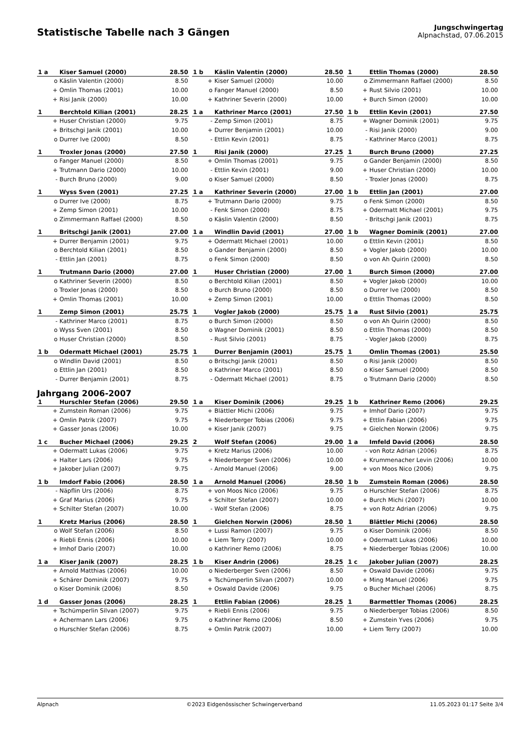Statistische Tabelle nach 3 Gängen
Jungschwingertag
Alpnachstad, 07.06.2015
| 1 a | Kiser Samuel (2000) | 28.50 |
| --- | --- | --- |
| o | Käslin Valentin (2000) | 8.50 |
| + | Omlin Thomas (2001) | 10.00 |
| + | Risi Janik (2000) | 10.00 |
| 1 b | Käslin Valentin (2000) | 28.50 |
| --- | --- | --- |
| + | Kiser Samuel (2000) | 10.00 |
| o | Fanger Manuel (2000) | 8.50 |
| + | Kathriner Severin (2000) | 10.00 |
| 1 | Ettlin Thomas (2000) | 28.50 |
| --- | --- | --- |
| o | Zimmermann Raffael (2000) | 8.50 |
| + | Rust Silvio (2001) | 10.00 |
| + | Burch Simon (2000) | 10.00 |
| 1 | Berchtold Kilian (2001) | 28.25 |
| --- | --- | --- |
| + | Huser Christian (2000) | 9.75 |
| + | Britschgi Janik (2001) | 10.00 |
| o | Durrer Ive (2000) | 8.50 |
| 1 a | Kathriner Marco (2001) | 27.50 |
| --- | --- | --- |
| - | Zemp Simon (2001) | 8.75 |
| + | Durrer Benjamin (2001) | 10.00 |
| - | Ettlin Kevin (2001) | 8.75 |
| 1 b | Ettlin Kevin (2001) | 27.50 |
| --- | --- | --- |
| + | Wagner Dominik (2001) | 9.75 |
| - | Risi Janik (2000) | 9.00 |
| - | Kathriner Marco (2001) | 8.75 |
| 1 | Troxler Jonas (2000) | 27.50 |
| --- | --- | --- |
| o | Fanger Manuel (2000) | 8.50 |
| + | Trutmann Dario (2000) | 10.00 |
| - | Burch Bruno (2000) | 9.00 |
| 1 | Risi Janik (2000) | 27.25 |
| --- | --- | --- |
| + | Omlin Thomas (2001) | 9.75 |
| - | Ettlin Kevin (2001) | 9.00 |
| o | Kiser Samuel (2000) | 8.50 |
| 1 | Burch Bruno (2000) | 27.25 |
| --- | --- | --- |
| o | Gander Benjamin (2000) | 8.50 |
| + | Huser Christian (2000) | 10.00 |
| - | Troxler Jonas (2000) | 8.75 |
| 1 | Wyss Sven (2001) | 27.25 |
| --- | --- | --- |
| o | Durrer Ive (2000) | 8.75 |
| + | Zemp Simon (2001) | 10.00 |
| o | Zimmermann Raffael (2000) | 8.50 |
| 1 a | Kathriner Severin (2000) | 27.00 |
| --- | --- | --- |
| + | Trutmann Dario (2000) | 9.75 |
| - | Fenk Simon (2000) | 8.75 |
| o | Käslin Valentin (2000) | 8.50 |
| 1 b | Ettlin Jan (2001) | 27.00 |
| --- | --- | --- |
| o | Fenk Simon (2000) | 8.50 |
| + | Odermatt Michael (2001) | 9.75 |
| - | Britschgi Janik (2001) | 8.75 |
| 1 | Britschgi Janik (2001) | 27.00 |
| --- | --- | --- |
| + | Durrer Benjamin (2001) | 9.75 |
| o | Berchtold Kilian (2001) | 8.50 |
| - | Ettlin Jan (2001) | 8.75 |
| 1 a | Windlin David (2001) | 27.00 |
| --- | --- | --- |
| + | Odermatt Michael (2001) | 10.00 |
| o | Gander Benjamin (2000) | 8.50 |
| o | Fenk Simon (2000) | 8.50 |
| 1 b | Wagner Dominik (2001) | 27.00 |
| --- | --- | --- |
| o | Ettlin Kevin (2001) | 8.50 |
| + | Vogler Jakob (2000) | 10.00 |
| o | von Ah Quirin (2000) | 8.50 |
| 1 | Trutmann Dario (2000) | 27.00 |
| --- | --- | --- |
| o | Kathriner Severin (2000) | 8.50 |
| o | Troxler Jonas (2000) | 8.50 |
| + | Omlin Thomas (2001) | 10.00 |
| 1 | Huser Christian (2000) | 27.00 |
| --- | --- | --- |
| o | Berchtold Kilian (2001) | 8.50 |
| o | Burch Bruno (2000) | 8.50 |
| + | Zemp Simon (2001) | 10.00 |
| 1 | Burch Simon (2000) | 27.00 |
| --- | --- | --- |
| + | Vogler Jakob (2000) | 10.00 |
| o | Durrer Ive (2000) | 8.50 |
| o | Ettlin Thomas (2000) | 8.50 |
| 1 | Zemp Simon (2001) | 25.75 |
| --- | --- | --- |
| - | Kathriner Marco (2001) | 8.75 |
| o | Wyss Sven (2001) | 8.50 |
| o | Huser Christian (2000) | 8.50 |
| 1 | Vogler Jakob (2000) | 25.75 |
| --- | --- | --- |
| o | Burch Simon (2000) | 8.50 |
| o | Wagner Dominik (2001) | 8.50 |
| - | Rust Silvio (2001) | 8.75 |
| 1 a | Rust Silvio (2001) | 25.75 |
| --- | --- | --- |
| o | von Ah Quirin (2000) | 8.50 |
| o | Ettlin Thomas (2000) | 8.50 |
| - | Vogler Jakob (2000) | 8.75 |
| 1 b | Odermatt Michael (2001) | 25.75 |
| --- | --- | --- |
| o | Windlin David (2001) | 8.50 |
| o | Ettlin Jan (2001) | 8.50 |
| - | Durrer Benjamin (2001) | 8.75 |
| 1 | Durrer Benjamin (2001) | 25.75 |
| --- | --- | --- |
| o | Britschgi Janik (2001) | 8.50 |
| o | Kathriner Marco (2001) | 8.50 |
| - | Odermatt Michael (2001) | 8.75 |
| 1 | Omlin Thomas (2001) | 25.50 |
| --- | --- | --- |
| o | Risi Janik (2000) | 8.50 |
| o | Kiser Samuel (2000) | 8.50 |
| o | Trutmann Dario (2000) | 8.50 |
Jahrgang 2006-2007
| 1 | Hurschler Stefan (2006) | 29.50 |
| --- | --- | --- |
| + | Zumstein Roman (2006) | 9.75 |
| + | Omlin Patrik (2007) | 9.75 |
| + | Gasser Jonas (2006) | 10.00 |
| 1 a | Kiser Dominik (2006) | 29.25 |
| --- | --- | --- |
| + | Blättler Michi (2006) | 9.75 |
| + | Niederberger Tobias (2006) | 9.75 |
| + | Kiser Janik (2007) | 9.75 |
| 1 b | Kathriner Remo (2006) | 29.25 |
| --- | --- | --- |
| + | Imhof Dario (2007) | 9.75 |
| + | Ettlin Fabian (2006) | 9.75 |
| + | Gielchen Norwin (2006) | 9.75 |
| 1 c | Bucher Michael (2006) | 29.25 |
| --- | --- | --- |
| + | Odermatt Lukas (2006) | 9.75 |
| + | Halter Lars (2006) | 9.75 |
| + | Jakober Julian (2007) | 9.75 |
| 2 | Wolf Stefan (2006) | 29.00 |
| --- | --- | --- |
| + | Kretz Marius (2006) | 10.00 |
| + | Niederberger Sven (2006) | 10.00 |
| - | Arnold Manuel (2006) | 9.00 |
| 1 a | Imfeld David (2006) | 28.50 |
| --- | --- | --- |
| - | von Rotz Adrian (2006) | 8.75 |
| + | Krummenacher Levin (2006) | 10.00 |
| + | von Moos Nico (2006) | 9.75 |
| 1 b | Imdorf Fabio (2006) | 28.50 |
| --- | --- | --- |
| - | Näpflin Urs (2006) | 8.75 |
| + | Graf Marius (2006) | 9.75 |
| + | Schilter Stefan (2007) | 10.00 |
| 1 a | Arnold Manuel (2006) | 28.50 |
| --- | --- | --- |
| + | von Moos Nico (2006) | 9.75 |
| + | Schilter Stefan (2007) | 10.00 |
| - | Wolf Stefan (2006) | 8.75 |
| 1 b | Zumstein Roman (2006) | 28.50 |
| --- | --- | --- |
| o | Hurschler Stefan (2006) | 8.75 |
| + | Burch Michi (2007) | 10.00 |
| + | von Rotz Adrian (2006) | 9.75 |
| 1 | Kretz Marius (2006) | 28.50 |
| --- | --- | --- |
| o | Wolf Stefan (2006) | 8.50 |
| + | Riebli Ennis (2006) | 10.00 |
| + | Imhof Dario (2007) | 10.00 |
| 1 | Gielchen Norwin (2006) | 28.50 |
| --- | --- | --- |
| + | Lussi Ramon (2007) | 9.75 |
| + | Liem Terry (2007) | 10.00 |
| o | Kathriner Remo (2006) | 8.75 |
| 1 | Blättler Michi (2006) | 28.50 |
| --- | --- | --- |
| o | Kiser Dominik (2006) | 8.50 |
| + | Odermatt Lukas (2006) | 10.00 |
| + | Niederberger Tobias (2006) | 10.00 |
| 1 a | Kiser Janik (2007) | 28.25 |
| --- | --- | --- |
| + | Arnold Matthias (2006) | 10.00 |
| + | Schärer Dominik (2007) | 9.75 |
| o | Kiser Dominik (2006) | 8.50 |
| 1 b | Kiser Andrin (2006) | 28.25 |
| --- | --- | --- |
| o | Niederberger Sven (2006) | 8.50 |
| + | Tschümperlin Silvan (2007) | 10.00 |
| + | Oswald Davide (2006) | 9.75 |
| 1 c | Jakober Julian (2007) | 28.25 |
| --- | --- | --- |
| + | Oswald Davide (2006) | 9.75 |
| + | Ming Manuel (2006) | 9.75 |
| o | Bucher Michael (2006) | 8.75 |
| 1 d | Gasser Jonas (2006) | 28.25 |
| --- | --- | --- |
| + | Tschümperlin Silvan (2007) | 9.75 |
| + | Achermann Lars (2006) | 9.75 |
| o | Hurschler Stefan (2006) | 8.75 |
| 1 | Ettlin Fabian (2006) | 28.25 |
| --- | --- | --- |
| + | Riebli Ennis (2006) | 9.75 |
| o | Kathriner Remo (2006) | 8.50 |
| + | Omlin Patrik (2007) | 10.00 |
| 1 | Barmettler Thomas (2006) | 28.25 |
| --- | --- | --- |
| o | Niederberger Tobias (2006) | 8.50 |
| + | Zumstein Yves (2006) | 9.75 |
| + | Liem Terry (2007) | 10.00 |
Alpnach ©2023 Eidgenössischer Schwingerverband 11.05.2023 01:17 Seite 3/4